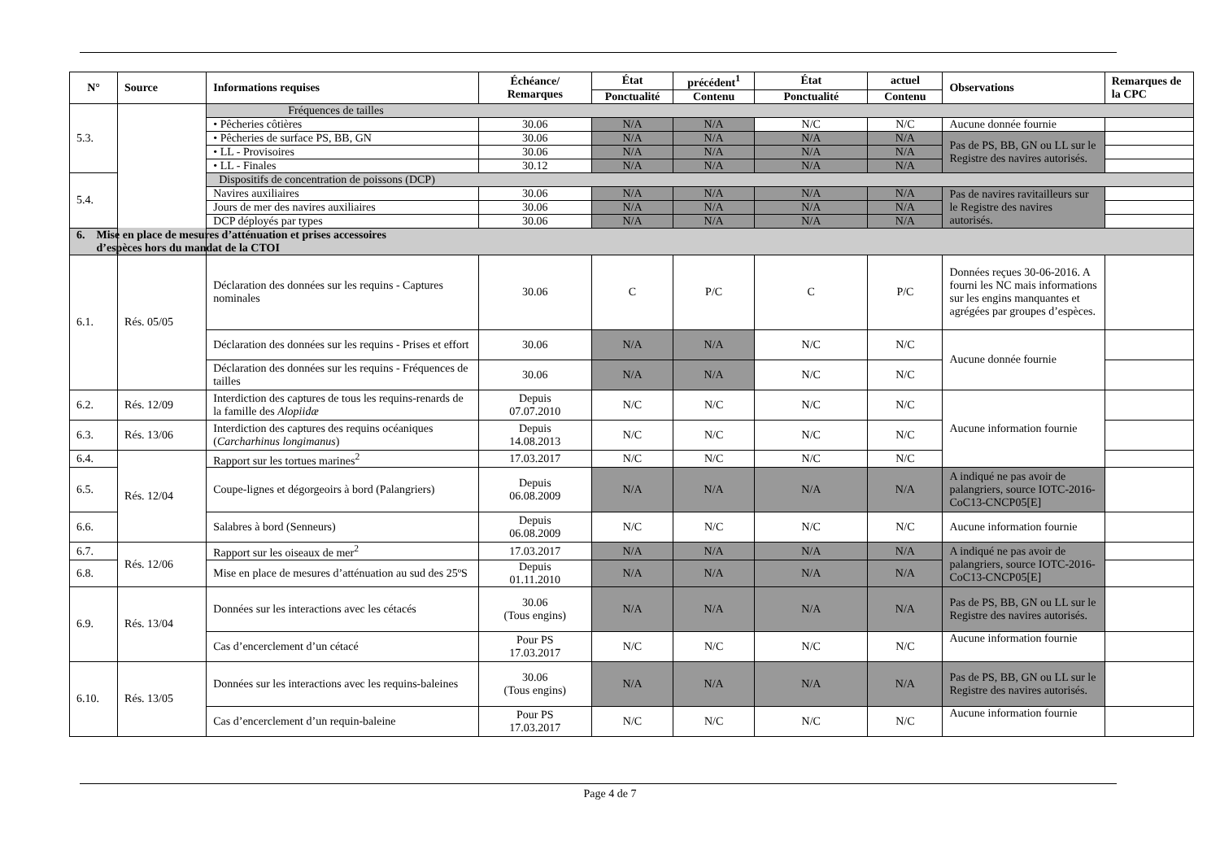| N° | Source | Informations requises | Échéance/ Remarques | État | précédent<sup>1</sup> | État | actuel | Observations | Remarques de la CPC |
| --- | --- | --- | --- | --- | --- | --- | --- | --- | --- |
| | | | | Ponctualité | Contenu | Ponctualité | Contenu | | |
| 5.3. | | Fréquences de tailles | | | | | | | |
| | | • Pêcheries côtières | 30.06 | N/A | N/A | N/C | N/C | Aucune donnée fournie | |
| | | • Pêcheries de surface PS, BB, GN | 30.06 | N/A | N/A | N/A | N/A | Pas de PS, BB, GN ou LL sur le Registre des navires autorisés. | |
| | | • LL - Provisoires | 30.06 | N/A | N/A | N/A | N/A | | |
| | | • LL - Finales | 30.12 | N/A | N/A | N/A | N/A | | |
| 5.4. | | Dispositifs de concentration de poissons (DCP) | | | | | | | |
| | | Navires auxiliaires | 30.06 | N/A | N/A | N/A | N/A | Pas de navires ravitailleurs sur le Registre des navires autorisés. | |
| | | Jours de mer des navires auxiliaires | 30.06 | N/A | N/A | N/A | N/A | | |
| | | DCP déployés par types | 30.06 | N/A | N/A | N/A | N/A | | |
| 6. Mise en place de mesures d’atténuation et prises accessoires d’espèces hors du mandat de la CTOI | | | | | | | | | |
| 6.1. | Rés. 05/05 | Déclaration des données sur les requins - Captures nominales | 30.06 | C | P/C | C | P/C | Données reçues 30-06-2016. A fourni les NC mais informations sur les engins manquantes et agrégées par groupes d’espèces. | |
| | | Déclaration des données sur les requins - Prises et effort | 30.06 | N/A | N/A | N/C | N/C | Aucune donnée fournie | |
| | | Déclaration des données sur les requins - Fréquences de tailles | 30.06 | N/A | N/A | N/C | N/C | | |
| 6.2. | Rés. 12/09 | Interdiction des captures de tous les requins-renards de la famille des Alopiidæ | Depuis 07.07.2010 | N/C | N/C | N/C | N/C | Aucune information fournie | |
| 6.3. | Rés. 13/06 | Interdiction des captures des requins océaniques ( Carcharhinus longimanus ) | Depuis 14.08.2013 | N/C | N/C | N/C | N/C | | |
| 6.4. | Rés. 12/04 | Rapport sur les tortues marines<sup>2</sup> | 17.03.2017 | N/C | N/C | N/C | N/C | | |
| 6.5. | | Coupe-lignes et dégorgeoirs à bord (Palangriers) | Depuis 06.08.2009 | N/A | N/A | N/A | N/A | A indiqué ne pas avoir de palangriers, source IOTC-2016-CoC13-CNCP05[E] | |
| 6.6. | | Salabres à bord (Senneurs) | Depuis 06.08.2009 | N/C | N/C | N/C | N/C | Aucune information fournie | |
| 6.7. | Rés. 12/06 | Rapport sur les oiseaux de mer<sup>2</sup> | 17.03.2017 | N/A | N/A | N/A | N/A | A indiqué ne pas avoir de palangriers, source IOTC-2016-CoC13-CNCP05[E] | |
| 6.8. | | Mise en place de mesures d’atténuation au sud des 25ºS | Depuis 01.11.2010 | N/A | N/A | N/A | N/A | | |
| 6.9. | Rés. 13/04 | Données sur les interactions avec les cétacés | 30.06 (Tous engins) | N/A | N/A | N/A | N/A | Pas de PS, BB, GN ou LL sur le Registre des navires autorisés. | |
| | | Cas d’encerclement d’un cétacé | Pour PS 17.03.2017 | N/C | N/C | N/C | N/C | Aucune information fournie | |
| 6.10. | Rés. 13/05 | Données sur les interactions avec les requins-baleines | 30.06 (Tous engins) | N/A | N/A | N/A | N/A | Pas de PS, BB, GN ou LL sur le Registre des navires autorisés. | |
| | | Cas d’encerclement d’un requin-baleine | Pour PS 17.03.2017 | N/C | N/C | N/C | N/C | Aucune information fournie | |
Page 4 de 7